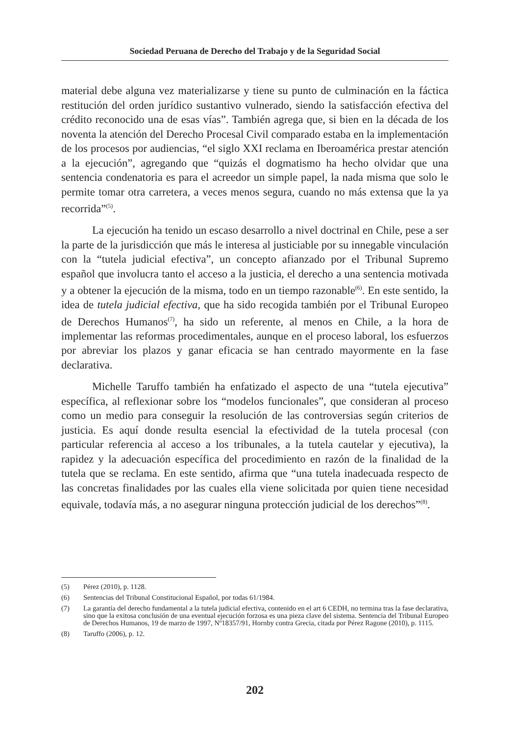Sociedad Peruana de Derecho del Trabajo y de la Seguridad Social
material debe alguna vez materializarse y tiene su punto de culminación en la fáctica restitución del orden jurídico sustantivo vulnerado, siendo la satisfacción efectiva del crédito reconocido una de esas vías”. También agrega que, si bien en la década de los noventa la atención del Derecho Procesal Civil comparado estaba en la implementación de los procesos por audiencias, “el siglo XXI reclama en Iberoamérica prestar atención a la ejecución”, agregando que “quizás el dogmatismo ha hecho olvidar que una sentencia condenatoria es para el acreedor un simple papel, la nada misma que solo le permite tomar otra carretera, a veces menos segura, cuando no más extensa que la ya recorrida”<sup>(5)</sup>.
La ejecución ha tenido un escaso desarrollo a nivel doctrinal en Chile, pese a ser la parte de la jurisdicción que más le interesa al justiciable por su innegable vinculación con la “tutela judicial efectiva”, un concepto afianzado por el Tribunal Supremo español que involucra tanto el acceso a la justicia, el derecho a una sentencia motivada y a obtener la ejecución de la misma, todo en un tiempo razonable<sup>(6)</sup>. En este sentido, la idea de tutela judicial efectiva, que ha sido recogida también por el Tribunal Europeo de Derechos Humanos<sup>(7)</sup>, ha sido un referente, al menos en Chile, a la hora de implementar las reformas procedimentales, aunque en el proceso laboral, los esfuerzos por abreviar los plazos y ganar eficacia se han centrado mayormente en la fase declarativa.
Michelle Taruffo también ha enfatizado el aspecto de una “tutela ejecutiva” específica, al reflexionar sobre los “modelos funcionales”, que consideran al proceso como un medio para conseguir la resolución de las controversias según criterios de justicia. Es aquí donde resulta esencial la efectividad de la tutela procesal (con particular referencia al acceso a los tribunales, a la tutela cautelar y ejecutiva), la rapidez y la adecuación específica del procedimiento en razón de la finalidad de la tutela que se reclama. En este sentido, afirma que “una tutela inadecuada respecto de las concretas finalidades por las cuales ella viene solicitada por quien tiene necesidad equivale, todavía más, a no asegurar ninguna protección judicial de los derechos”<sup>(8)</sup>.
(5) Pérez (2010), p. 1128.
(6) Sentencias del Tribunal Constitucional Español, por todas 61/1984.
(7) La garantía del derecho fundamental a la tutela judicial efectiva, contenido en el art 6 CEDH, no termina tras la fase declarativa, sino que la exitosa conclusión de una eventual ejecución forzosa es una pieza clave del sistema. Sentencia del Tribunal Europeo de Derechos Humanos, 19 de marzo de 1997, Nº18357/91, Hornby contra Grecia, citada por Pérez Ragone (2010), p. 1115.
(8) Taruffo (2006), p. 12.
202